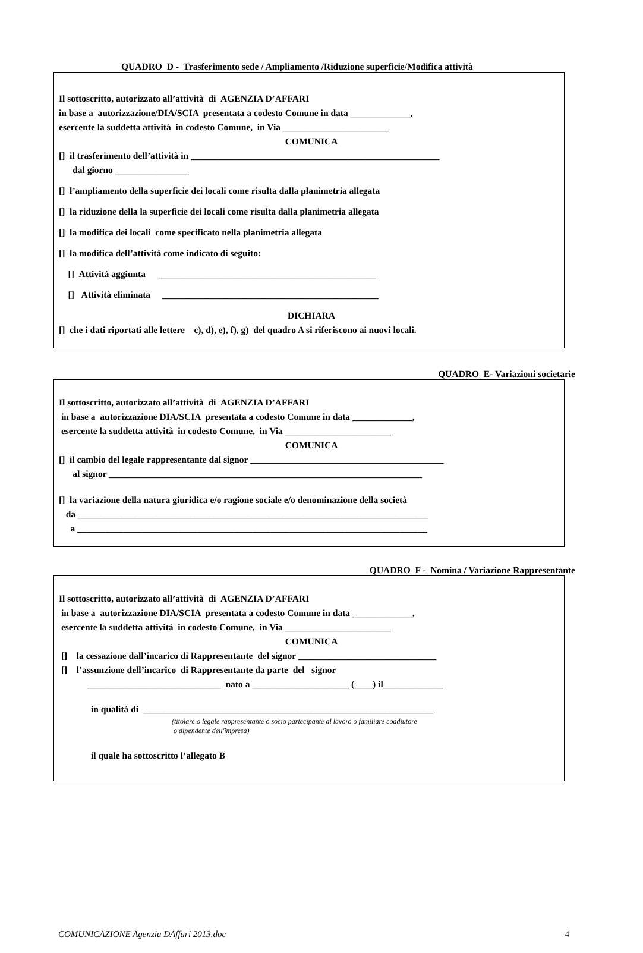QUADRO D - Trasferimento sede / Ampliamento /Riduzione superficie/Modifica attività
Il sottoscritto, autorizzato all’attività di AGENZIA D’AFFARI
in base a autorizzazione/DIA/SCIA presentata a codesto Comune in data _____________,
esercente la suddetta attività in codesto Comune, in Via _______________________
COMUNICA
[] il trasferimento dell’attività in ______________________________________________________
dal giorno ________________
[] l’ampliamento della superficie dei locali come risulta dalla planimetria allegata
[] la riduzione della la superficie dei locali come risulta dalla planimetria allegata
[] la modifica dei locali come specificato nella planimetria allegata
[] la modifica dell’attività come indicato di seguito:
[] Attività aggiunta _______________________________________________
[] Attività eliminata _______________________________________________
DICHIARA
[] che i dati riportati alle lettere c), d), e), f), g) del quadro A si riferiscono ai nuovi locali.
QUADRO E- Variazioni societarie
Il sottoscritto, autorizzato all’attività di AGENZIA D’AFFARI
in base a autorizzazione DIA/SCIA presentata a codesto Comune in data _____________,
esercente la suddetta attività in codesto Comune, in Via _______________________
COMUNICA
[] il cambio del legale rappresentante dal signor __________________________________________
al signor ____________________________________________________________________
[] la variazione della natura giuridica e/o ragione sociale e/o denominazione della società
da ____________________________________________________________________________
a ____________________________________________________________________________
QUADRO F - Nomina / Variazione Rappresentante
Il sottoscritto, autorizzato all’attività di AGENZIA D’AFFARI
in base a autorizzazione DIA/SCIA presentata a codesto Comune in data _____________,
esercente la suddetta attività in codesto Comune, in Via _______________________
COMUNICA
[] la cessazione dall’incarico di Rappresentante del signor ______________________________
[] l’assunzione dell’incarico di Rappresentante da parte del signor
_____________________________ nato a _____________________ (____) il_____________
in qualità di _______________________________________________________________
(titolare o legale rappresentante o socio partecipante al lavoro o familiare coadiutore
o dipendente dell'impresa)
il quale ha sottoscritto l’allegato B
COMUNICAZIONE Agenzia DAffari 2013.doc 4